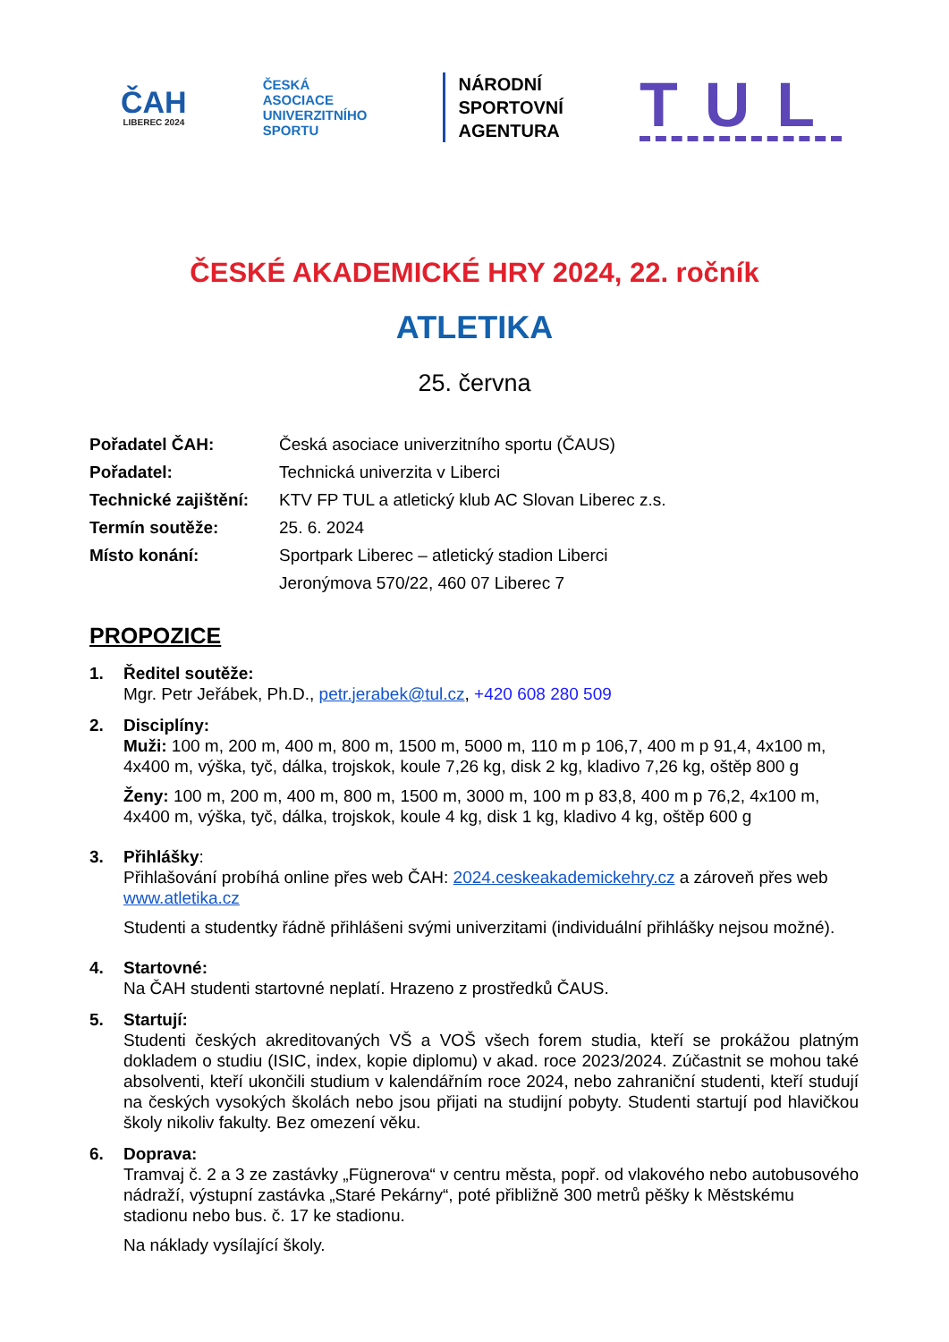ČAH
LIBEREC 2024
ČESKÁ
ASOCIACE
UNIVERZITNÍHO
SPORTU
NÁRODNÍ
SPORTOVNÍ
AGENTURA
TUL
ČESKÉ AKADEMICKÉ HRY 2024, 22. ročník
ATLETIKA
25. června
| Pořadatel ČAH: | Česká asociace univerzitního sportu (ČAUS) |
| Pořadatel: | Technická univerzita v Liberci |
| Technické zajištění: | KTV FP TUL a atletický klub AC Slovan Liberec z.s. |
| Termín soutěže: | 25. 6. 2024 |
| Místo konání: | Sportpark Liberec – atletický stadion Liberci |
| | Jeronýmova 570/22, 460 07 Liberec 7 |
PROPOZICE
1. Ředitel soutěže:
Mgr. Petr Jeřábek, Ph.D., petr.jerabek@tul.cz, +420 608 280 509
2. Disciplíny:
Muži: 100 m, 200 m, 400 m, 800 m, 1500 m, 5000 m, 110 m p 106,7, 400 m p 91,4, 4x100 m, 4x400 m, výška, tyč, dálka, trojskok, koule 7,26 kg, disk 2 kg, kladivo 7,26 kg, oštěp 800 g
Ženy: 100 m, 200 m, 400 m, 800 m, 1500 m, 3000 m, 100 m p 83,8, 400 m p 76,2, 4x100 m, 4x400 m, výška, tyč, dálka, trojskok, koule 4 kg, disk 1 kg, kladivo 4 kg, oštěp 600 g
3. Přihlášky:
Přihlašování probíhá online přes web ČAH: 2024.ceskeakademickehry.cz a zároveň přes web www.atletika.cz
Studenti a studentky řádně přihlášeni svými univerzitami (individuální přihlášky nejsou možné).
4. Startovné:
Na ČAH studenti startovné neplatí. Hrazeno z prostředků ČAUS.
5. Startují:
Studenti českých akreditovaných VŠ a VOŠ všech forem studia, kteří se prokážou platným dokladem o studiu (ISIC, index, kopie diplomu) v akad. roce 2023/2024. Zúčastnit se mohou také absolventi, kteří ukončili studium v kalendářním roce 2024, nebo zahraniční studenti, kteří studují na českých vysokých školách nebo jsou přijati na studijní pobyty. Studenti startují pod hlavičkou školy nikoliv fakulty. Bez omezení věku.
6. Doprava:
Tramvaj č. 2 a 3 ze zastávky „Fügnerova“ v centru města, popř. od vlakového nebo autobusového nádraží, výstupní zastávka „Staré Pekárny“, poté přibližně 300 metrů pěšky k Městskému stadionu nebo bus. č. 17 ke stadionu.
Na náklady vysílající školy.